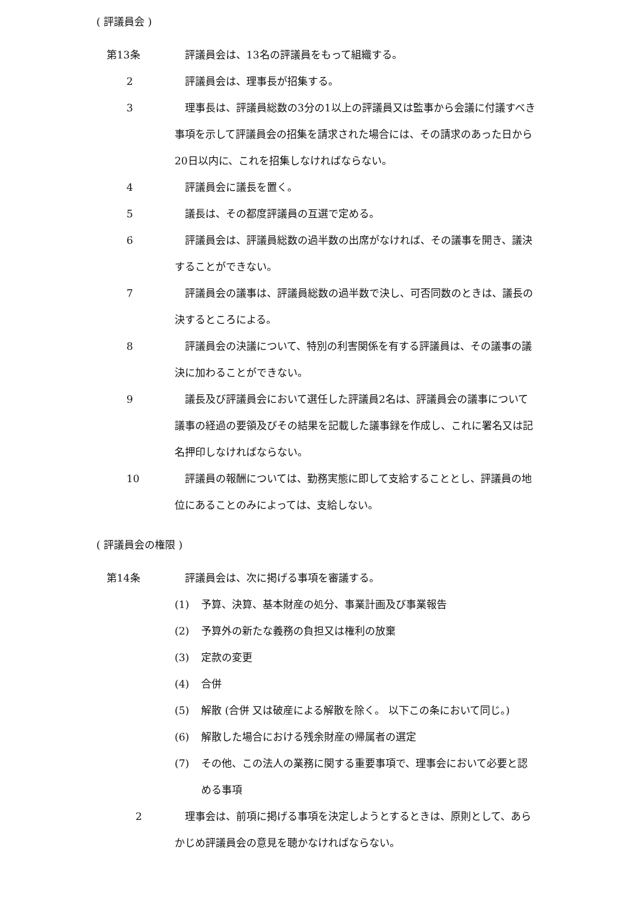( 評議員会 )
　第13条 評議員会は、13名の評議員をもって組織する。
2 評議員会は、理事長が招集する。
3 理事長は、評議員総数の3分の1以上の評議員又は監事から会議に付議すべき事項を示して評議員会の招集を請求された場合には、その請求のあった日から20日以内に、これを招集しなければならない。
4 評議員会に議長を置く。
5 議長は、その都度評議員の互選で定める。
6 評議員会は、評議員総数の過半数の出席がなければ、その議事を開き、議決することができない。
7 評議員会の議事は、評議員総数の過半数で決し、可否同数のときは、議長の決するところによる。
8 評議員会の決議について、特別の利害関係を有する評議員は、その議事の議決に加わることができない。
9 議長及び評議員会において選任した評議員2名は、評議員会の議事について議事の経過の要領及びその結果を記載した議事録を作成し、これに署名又は記名押印しなければならない。
10 評議員の報酬については、勤務実態に即して支給することとし、評議員の地位にあることのみによっては、支給しない。
( 評議員会の権限 )
　第14条 評議員会は、次に掲げる事項を審議する。
(1) 予算、決算、基本財産の処分、事業計画及び事業報告
(2) 予算外の新たな義務の負担又は権利の放棄
(3) 定款の変更
(4) 合併
(5) 解散 (合併 又は破産による解散を除く。 以下この条において同じ。)
(6) 解散した場合における残余財産の帰属者の選定
(7) その他、この法人の業務に関する重要事項で、理事会において必要と認める事項
2 理事会は、前項に掲げる事項を決定しようとするときは、原則として、あらかじめ評議員会の意見を聴かなければならない。